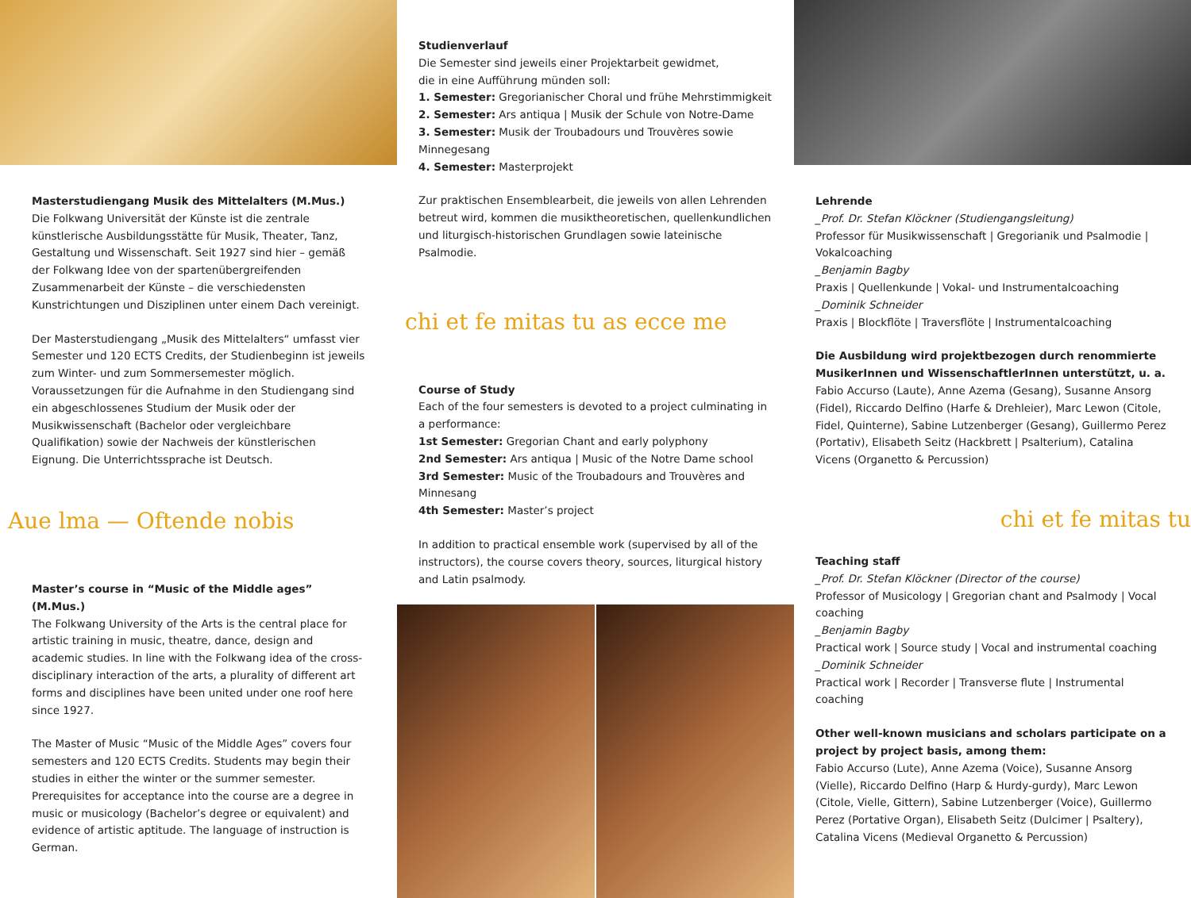Masterstudiengang Musik des Mittelalters (M.Mus.)
Die Folkwang Universität der Künste ist die zentrale künstlerische Ausbildungsstätte für Musik, Theater, Tanz, Gestaltung und Wissenschaft. Seit 1927 sind hier – gemäß der Folkwang Idee von der spartenübergreifenden Zusammenarbeit der Künste – die verschiedensten Kunstrichtungen und Disziplinen unter einem Dach vereinigt.
Der Masterstudiengang „Musik des Mittelalters“ umfasst vier Semester und 120 ECTS Credits, der Studienbeginn ist jeweils zum Winter- und zum Sommersemester möglich. Voraussetzungen für die Aufnahme in den Studiengang sind ein abgeschlossenes Studium der Musik oder der Musikwissenschaft (Bachelor oder vergleichbare Qualifikation) sowie der Nachweis der künstlerischen Eignung. Die Unterrichtssprache ist Deutsch.
Aue lma — Oftende nobis
Master’s course in “Music of the Middle ages” (M.Mus.)
The Folkwang University of the Arts is the central place for artistic training in music, theatre, dance, design and academic studies. In line with the Folkwang idea of the cross-disciplinary interaction of the arts, a plurality of different art forms and disciplines have been united under one roof here since 1927.
The Master of Music “Music of the Middle Ages” covers four semesters and 120 ECTS Credits. Students may begin their studies in either the winter or the summer semester. Prerequisites for acceptance into the course are a degree in music or musicology (Bachelor’s degree or equivalent) and evidence of artistic aptitude. The language of instruction is German.
Studienverlauf
Die Semester sind jeweils einer Projektarbeit gewidmet,
die in eine Aufführung münden soll:
1. Semester: Gregorianischer Choral und frühe Mehrstimmigkeit
2. Semester: Ars antiqua | Musik der Schule von Notre-Dame
3. Semester: Musik der Troubadours und Trouvères sowie Minnegesang
4. Semester: Masterprojekt
Zur praktischen Ensemblearbeit, die jeweils von allen Lehrenden betreut wird, kommen die musiktheoretischen, quellenkundlichen und liturgisch-historischen Grundlagen sowie lateinische Psalmodie.
chi et fe mitas tu as ecce me
Course of Study
Each of the four semesters is devoted to a project culminating in a performance:
1st Semester: Gregorian Chant and early polyphony
2nd Semester: Ars antiqua | Music of the Notre Dame school
3rd Semester: Music of the Troubadours and Trouvères and Minnesang
4th Semester: Master’s project
In addition to practical ensemble work (supervised by all of the instructors), the course covers theory, sources, liturgical history and Latin psalmody.
Lehrende
_Prof. Dr. Stefan Klöckner (Studiengangsleitung)
Professor für Musikwissenschaft | Gregorianik und Psalmodie | Vokalcoaching
_Benjamin Bagby
Praxis | Quellenkunde | Vokal- und Instrumentalcoaching
_Dominik Schneider
Praxis | Blockflöte | Traversflöte | Instrumentalcoaching
Die Ausbildung wird projektbezogen durch renommierte MusikerInnen und WissenschaftlerInnen unterstützt, u. a.
Fabio Accurso (Laute), Anne Azema (Gesang), Susanne Ansorg (Fidel), Riccardo Delfino (Harfe & Drehleier), Marc Lewon (Citole, Fidel, Quinterne), Sabine Lutzenberger (Gesang), Guillermo Perez (Portativ), Elisabeth Seitz (Hackbrett | Psalterium), Catalina Vicens (Organetto & Percussion)
chi et fe mitas tu
Teaching staff
_Prof. Dr. Stefan Klöckner (Director of the course)
Professor of Musicology | Gregorian chant and Psalmody | Vocal coaching
_Benjamin Bagby
Practical work | Source study | Vocal and instrumental coaching
_Dominik Schneider
Practical work | Recorder | Transverse flute | Instrumental coaching
Other well-known musicians and scholars participate on a project by project basis, among them:
Fabio Accurso (Lute), Anne Azema (Voice), Susanne Ansorg (Vielle), Riccardo Delfino (Harp & Hurdy-gurdy), Marc Lewon (Citole, Vielle, Gittern), Sabine Lutzenberger (Voice), Guillermo Perez (Portative Organ), Elisabeth Seitz (Dulcimer | Psaltery), Catalina Vicens (Medieval Organetto & Percussion)